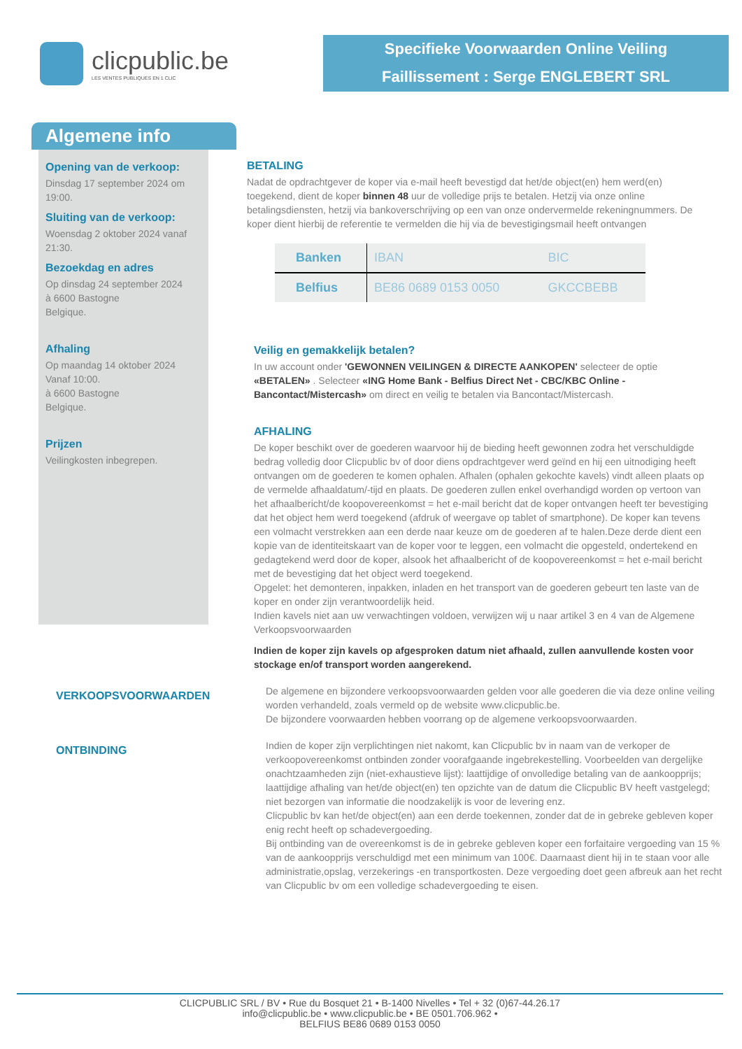clicpublic.be
LES VENTES PUBLIQUES EN 1 CLIC
Specifieke Voorwaarden Online Veiling
Faillissement : Serge ENGLEBERT SRL
Algemene info
Opening van de verkoop:
Dinsdag 17 september 2024 om 19:00.
Sluiting van de verkoop:
Woensdag 2 oktober 2024 vanaf 21:30.
Bezoekdag en adres
Op dinsdag 24 september 2024
à 6600 Bastogne
Belgique.
Afhaling
Op maandag 14 oktober 2024
Vanaf 10:00.
à 6600 Bastogne
Belgique.
Prijzen
Veilingkosten inbegrepen.
BETALING
Nadat de opdrachtgever de koper via e-mail heeft bevestigd dat het/de object(en) hem werd(en) toegekend, dient de koper binnen 48 uur de volledige prijs te betalen. Hetzij via onze online betalingsdiensten, hetzij via bankoverschrijving op een van onze ondervermelde rekeningnummers. De koper dient hierbij de referentie te vermelden die hij via de bevestigingsmail heeft ontvangen
| Banken | IBAN | BIC |
| --- | --- | --- |
| Belfius | BE86 0689 0153 0050 | GKCCBEBB |
Veilig en gemakkelijk betalen?
In uw account onder 'GEWONNEN VEILINGEN & DIRECTE AANKOPEN' selecteer de optie «BETALEN» . Selecteer «ING Home Bank - Belfius Direct Net - CBC/KBC Online - Bancontact/Mistercash» om direct en veilig te betalen via Bancontact/Mistercash.
AFHALING
De koper beschikt over de goederen waarvoor hij de bieding heeft gewonnen zodra het verschuldigde bedrag volledig door Clicpublic bv of door diens opdrachtgever werd geïnd en hij een uitnodiging heeft ontvangen om de goederen te komen ophalen. Afhalen (ophalen gekochte kavels) vindt alleen plaats op de vermelde afhaaldatum/-tijd en plaats. De goederen zullen enkel overhandigd worden op vertoon van het afhaalbericht/de koopovereenkomst = het e-mail bericht dat de koper ontvangen heeft ter bevestiging dat het object hem werd toegekend (afdruk of weergave op tablet of smartphone). De koper kan tevens een volmacht verstrekken aan een derde naar keuze om de goederen af te halen.Deze derde dient een kopie van de identiteitskaart van de koper voor te leggen, een volmacht die opgesteld, ondertekend en gedagtekend werd door de koper, alsook het afhaalbericht of de koopovereenkomst = het e-mail bericht met de bevestiging dat het object werd toegekend.
Opgelet: het demonteren, inpakken, inladen en het transport van de goederen gebeurt ten laste van de koper en onder zijn verantwoordelijk heid.
Indien kavels niet aan uw verwachtingen voldoen, verwijzen wij u naar artikel 3 en 4 van de Algemene Verkoopsvoorwaarden
Indien de koper zijn kavels op afgesproken datum niet afhaald, zullen aanvullende kosten voor stockage en/of transport worden aangerekend.
VERKOOPSVOORWAARDEN
De algemene en bijzondere verkoopsvoorwaarden gelden voor alle goederen die via deze online veiling worden verhandeld, zoals vermeld op de website www.clicpublic.be.
De bijzondere voorwaarden hebben voorrang op de algemene verkoopsvoorwaarden.
ONTBINDING
Indien de koper zijn verplichtingen niet nakomt, kan Clicpublic bv in naam van de verkoper de verkoopovereenkomst ontbinden zonder voorafgaande ingebrekestelling. Voorbeelden van dergelijke onachtzaamheden zijn (niet-exhaustieve lijst): laattijdige of onvolledige betaling van de aankoopprijs; laattijdige afhaling van het/de object(en) ten opzichte van de datum die Clicpublic BV heeft vastgelegd; niet bezorgen van informatie die noodzakelijk is voor de levering enz.
Clicpublic bv kan het/de object(en) aan een derde toekennen, zonder dat de in gebreke gebleven koper enig recht heeft op schadevergoeding.
Bij ontbinding van de overeenkomst is de in gebreke gebleven koper een forfaitaire vergoeding van 15 % van de aankoopprijs verschuldigd met een minimum van 100€. Daarnaast dient hij in te staan voor alle administratie,opslag, verzekerings -en transportkosten. Deze vergoeding doet geen afbreuk aan het recht van Clicpublic bv om een volledige schadevergoeding te eisen.
CLICPUBLIC SRL / BV • Rue du Bosquet 21 • B-1400 Nivelles • Tel + 32 (0)67-44.26.17
info@clicpublic.be • www.clicpublic.be • BE 0501.706.962 •
BELFIUS BE86 0689 0153 0050